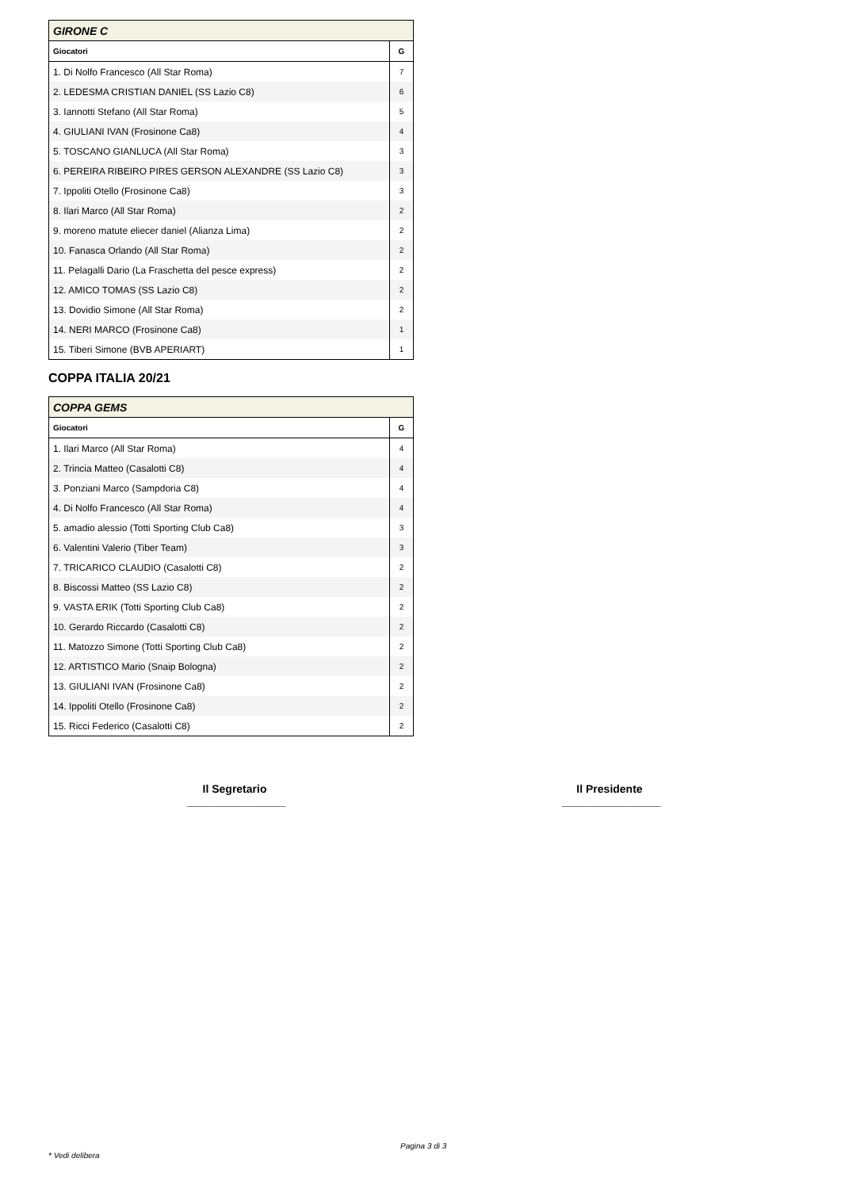| GIRONE C | |
| Giocatori | G |
| 1. Di Nolfo Francesco (All Star Roma) | 7 |
| 2. LEDESMA CRISTIAN DANIEL (SS Lazio C8) | 6 |
| 3. Iannotti Stefano (All Star Roma) | 5 |
| 4. GIULIANI IVAN (Frosinone Ca8) | 4 |
| 5. TOSCANO GIANLUCA (All Star Roma) | 3 |
| 6. PEREIRA RIBEIRO PIRES GERSON ALEXANDRE (SS Lazio C8) | 3 |
| 7. Ippoliti Otello (Frosinone Ca8) | 3 |
| 8. Ilari Marco (All Star Roma) | 2 |
| 9. moreno matute eliecer daniel (Alianza Lima) | 2 |
| 10. Fanasca Orlando (All Star Roma) | 2 |
| 11. Pelagalli Dario (La Fraschetta del pesce express) | 2 |
| 12. AMICO TOMAS (SS Lazio C8) | 2 |
| 13. Dovidio Simone (All Star Roma) | 2 |
| 14. NERI MARCO (Frosinone Ca8) | 1 |
| 15. Tiberi Simone (BVB APERIART) | 1 |
COPPA ITALIA 20/21
| COPPA GEMS | |
| Giocatori | G |
| 1. Ilari Marco (All Star Roma) | 4 |
| 2. Trincia Matteo (Casalotti C8) | 4 |
| 3. Ponziani Marco (Sampdoria C8) | 4 |
| 4. Di Nolfo Francesco (All Star Roma) | 4 |
| 5. amadio alessio (Totti Sporting Club Ca8) | 3 |
| 6. Valentini Valerio (Tiber Team) | 3 |
| 7. TRICARICO CLAUDIO (Casalotti C8) | 2 |
| 8. Biscossi Matteo (SS Lazio C8) | 2 |
| 9. VASTA ERIK (Totti Sporting Club Ca8) | 2 |
| 10. Gerardo Riccardo (Casalotti C8) | 2 |
| 11. Matozzo Simone (Totti Sporting Club Ca8) | 2 |
| 12. ARTISTICO Mario (Snaip Bologna) | 2 |
| 13. GIULIANI IVAN (Frosinone Ca8) | 2 |
| 14. Ippoliti Otello (Frosinone Ca8) | 2 |
| 15. Ricci Federico (Casalotti C8) | 2 |
Il Segretario
________________
Il Presidente
________________
Pagina 3 di 3
* Vedi delibera